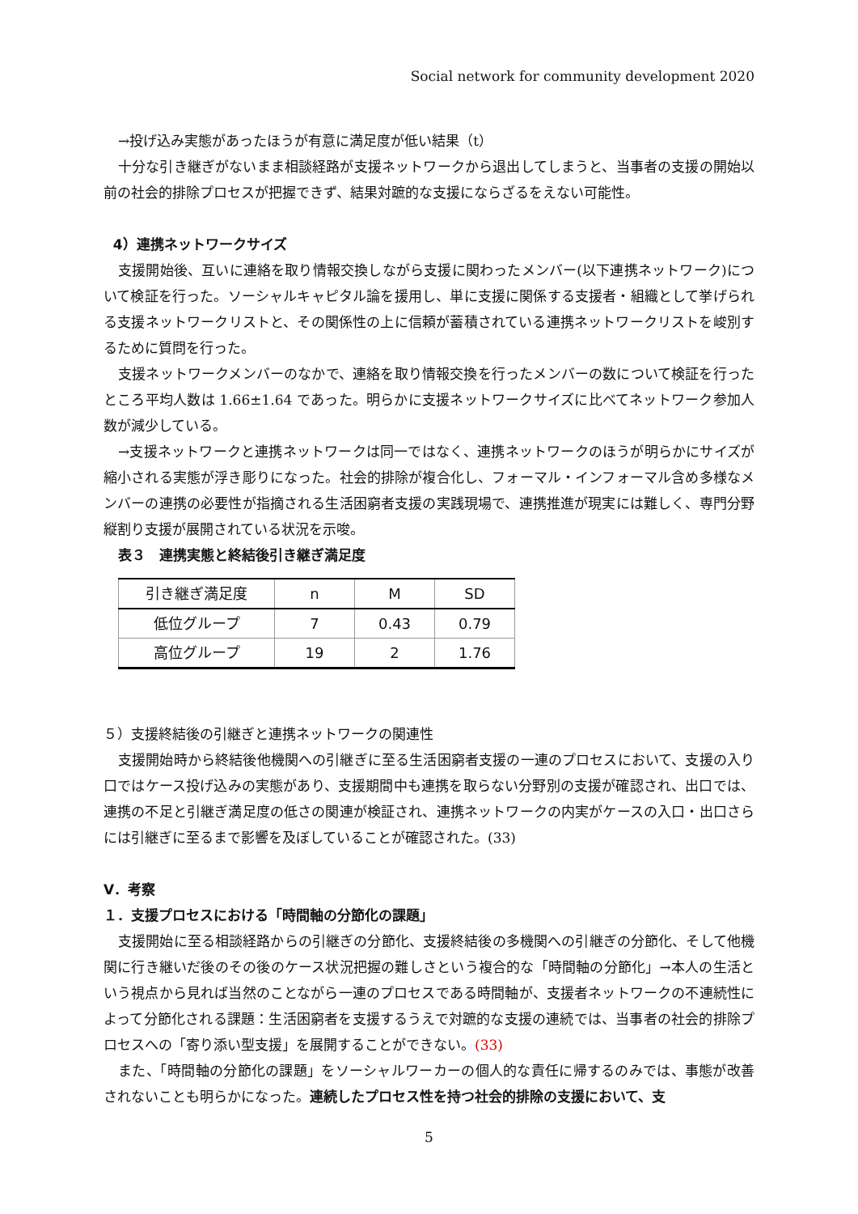Social network for community development 2020
→投げ込み実態があったほうが有意に満足度が低い結果（t）
十分な引き継ぎがないまま相談経路が支援ネットワークから退出してしまうと、当事者の支援の開始以前の社会的排除プロセスが把握できず、結果対蹠的な支援にならざるをえない可能性。
4）連携ネットワークサイズ
支援開始後、互いに連絡を取り情報交換しながら支援に関わったメンバー(以下連携ネットワーク)について検証を行った。ソーシャルキャピタル論を援用し、単に支援に関係する支援者・組織として挙げられる支援ネットワークリストと、その関係性の上に信頼が蓄積されている連携ネットワークリストを峻別するために質問を行った。
支援ネットワークメンバーのなかで、連絡を取り情報交換を行ったメンバーの数について検証を行ったところ平均人数は 1.66±1.64 であった。明らかに支援ネットワークサイズに比べてネットワーク参加人数が減少している。
→支援ネットワークと連携ネットワークは同一ではなく、連携ネットワークのほうが明らかにサイズが縮小される実態が浮き彫りになった。社会的排除が複合化し、フォーマル・インフォーマル含め多様なメンバーの連携の必要性が指摘される生活困窮者支援の実践現場で、連携推進が現実には難しく、専門分野縦割り支援が展開されている状況を示唆。
表３　連携実態と終結後引き継ぎ満足度
| 引き継ぎ満足度 | n | M | SD |
| 低位グループ | 7 | 0.43 | 0.79 |
| 高位グループ | 19 | 2 | 1.76 |
５）支援終結後の引継ぎと連携ネットワークの関連性
支援開始時から終結後他機関への引継ぎに至る生活困窮者支援の一連のプロセスにおいて、支援の入り口ではケース投げ込みの実態があり、支援期間中も連携を取らない分野別の支援が確認され、出口では、連携の不足と引継ぎ満足度の低さの関連が検証され、連携ネットワークの内実がケースの入口・出口さらには引継ぎに至るまで影響を及ぼしていることが確認された。(33)
Ⅴ．考察
１．支援プロセスにおける「時間軸の分節化の課題」
支援開始に至る相談経路からの引継ぎの分節化、支援終結後の多機関への引継ぎの分節化、そして他機関に行き継いだ後のその後のケース状況把握の難しさという複合的な「時間軸の分節化」→本人の生活という視点から見れば当然のことながら一連のプロセスである時間軸が、支援者ネットワークの不連続性によって分節化される課題：生活困窮者を支援するうえで対蹠的な支援の連続では、当事者の社会的排除プロセスへの「寄り添い型支援」を展開することができない。(33)
また、「時間軸の分節化の課題」をソーシャルワーカーの個人的な責任に帰するのみでは、事態が改善されないことも明らかになった。連続したプロセス性を持つ社会的排除の支援において、支
5